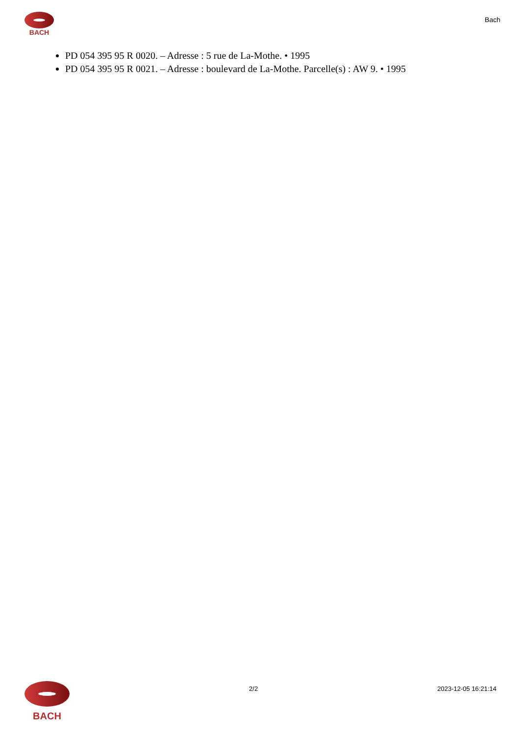BACH
Bach
PD 054 395 95 R 0020. – Adresse : 5 rue de La-Mothe. • 1995
PD 054 395 95 R 0021. – Adresse : boulevard de La-Mothe. Parcelle(s) : AW 9. • 1995
BACH
2/2 2023-12-05 16:21:14